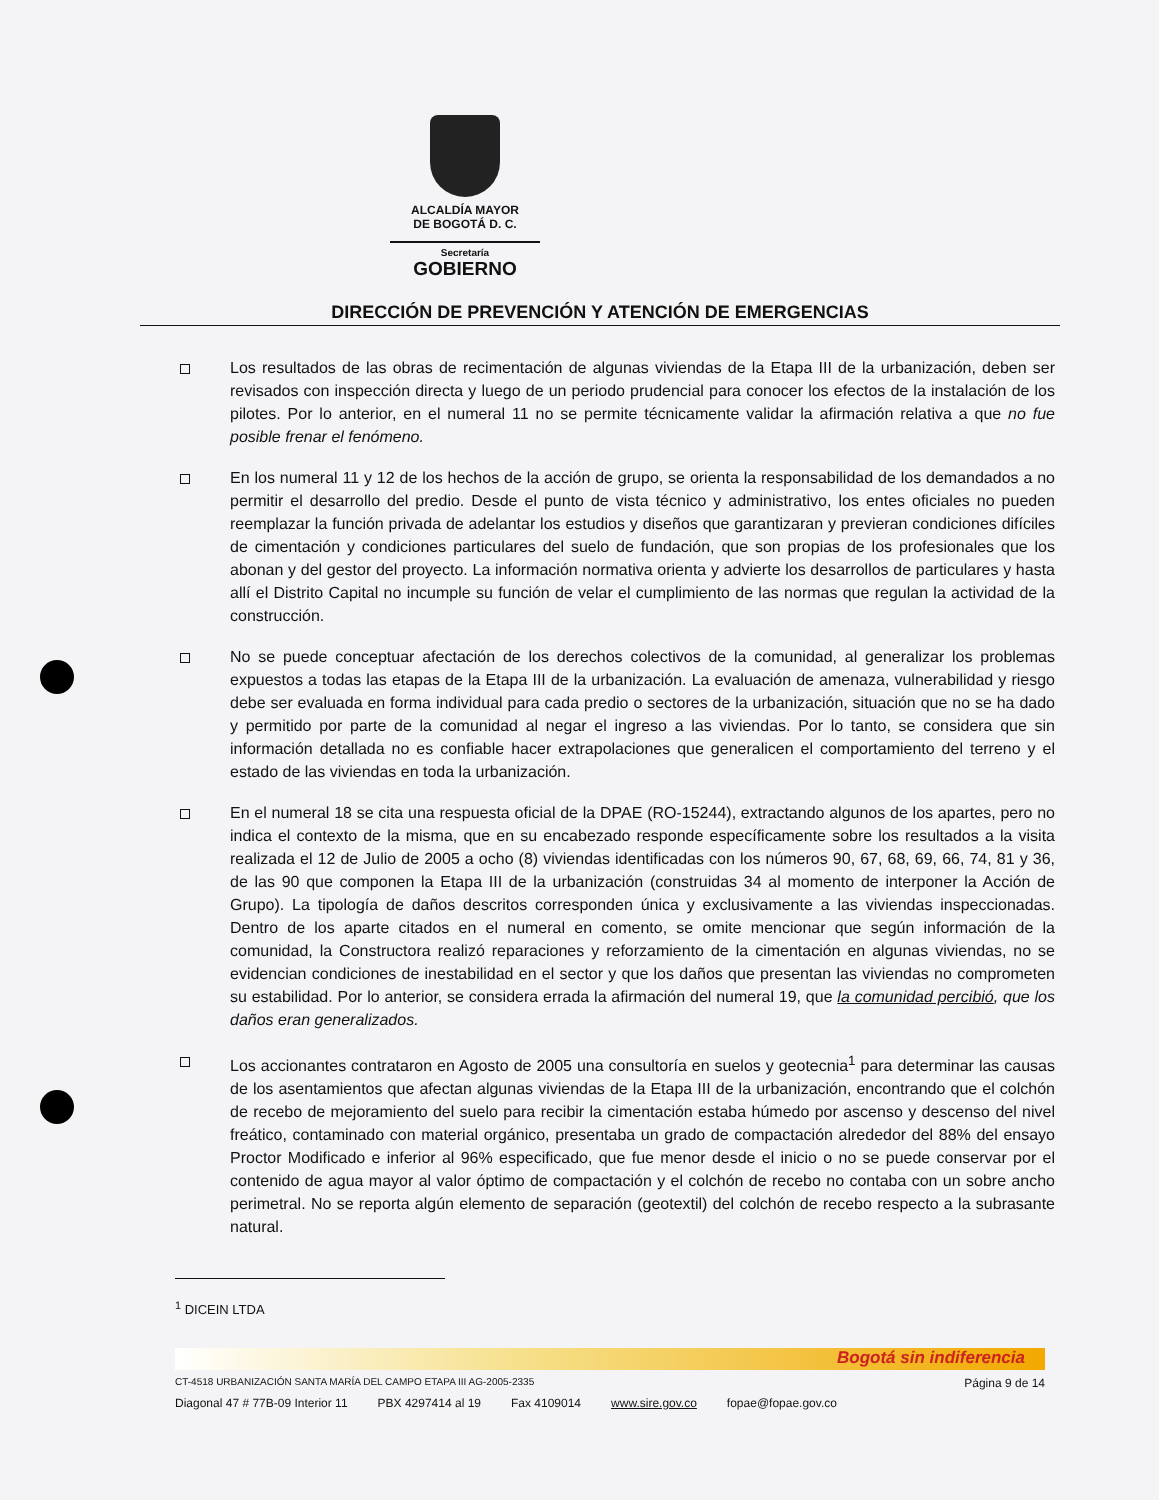ALCALDÍA MAYOR
DE BOGOTÁ D. C.
Secretaría
GOBIERNO
DIRECCIÓN DE PREVENCIÓN Y ATENCIÓN DE EMERGENCIAS
Los resultados de las obras de recimentación de algunas viviendas de la Etapa III de la urbanización, deben ser revisados con inspección directa y luego de un periodo prudencial para conocer los efectos de la instalación de los pilotes. Por lo anterior, en el numeral 11 no se permite técnicamente validar la afirmación relativa a que no fue posible frenar el fenómeno.
En los numeral 11 y 12 de los hechos de la acción de grupo, se orienta la responsabilidad de los demandados a no permitir el desarrollo del predio. Desde el punto de vista técnico y administrativo, los entes oficiales no pueden reemplazar la función privada de adelantar los estudios y diseños que garantizaran y previeran condiciones difíciles de cimentación y condiciones particulares del suelo de fundación, que son propias de los profesionales que los abonan y del gestor del proyecto. La información normativa orienta y advierte los desarrollos de particulares y hasta allí el Distrito Capital no incumple su función de velar el cumplimiento de las normas que regulan la actividad de la construcción.
No se puede conceptuar afectación de los derechos colectivos de la comunidad, al generalizar los problemas expuestos a todas las etapas de la Etapa III de la urbanización. La evaluación de amenaza, vulnerabilidad y riesgo debe ser evaluada en forma individual para cada predio o sectores de la urbanización, situación que no se ha dado y permitido por parte de la comunidad al negar el ingreso a las viviendas. Por lo tanto, se considera que sin información detallada no es confiable hacer extrapolaciones que generalicen el comportamiento del terreno y el estado de las viviendas en toda la urbanización.
En el numeral 18 se cita una respuesta oficial de la DPAE (RO-15244), extractando algunos de los apartes, pero no indica el contexto de la misma, que en su encabezado responde específicamente sobre los resultados a la visita realizada el 12 de Julio de 2005 a ocho (8) viviendas identificadas con los números 90, 67, 68, 69, 66, 74, 81 y 36, de las 90 que componen la Etapa III de la urbanización (construidas 34 al momento de interponer la Acción de Grupo). La tipología de daños descritos corresponden única y exclusivamente a las viviendas inspeccionadas. Dentro de los aparte citados en el numeral en comento, se omite mencionar que según información de la comunidad, la Constructora realizó reparaciones y reforzamiento de la cimentación en algunas viviendas, no se evidencian condiciones de inestabilidad en el sector y que los daños que presentan las viviendas no comprometen su estabilidad. Por lo anterior, se considera errada la afirmación del numeral 19, que la comunidad percibió, que los daños eran generalizados.
Los accionantes contrataron en Agosto de 2005 una consultoría en suelos y geotecnia<sup>1</sup> para determinar las causas de los asentamientos que afectan algunas viviendas de la Etapa III de la urbanización, encontrando que el colchón de recebo de mejoramiento del suelo para recibir la cimentación estaba húmedo por ascenso y descenso del nivel freático, contaminado con material orgánico, presentaba un grado de compactación alrededor del 88% del ensayo Proctor Modificado e inferior al 96% especificado, que fue menor desde el inicio o no se puede conservar por el contenido de agua mayor al valor óptimo de compactación y el colchón de recebo no contaba con un sobre ancho perimetral. No se reporta algún elemento de separación (geotextil) del colchón de recebo respecto a la subrasante natural.
<sup>1</sup> DICEIN LTDA
Bogotá sin indiferencia
CT-4518 URBANIZACIÓN SANTA MARÍA DEL CAMPO ETAPA III AG-2005-2335 Página 9 de 14
Diagonal 47 # 77B-09 Interior 11 PBX 4297414 al 19 Fax 4109014 www.sire.gov.co fopae@fopae.gov.co